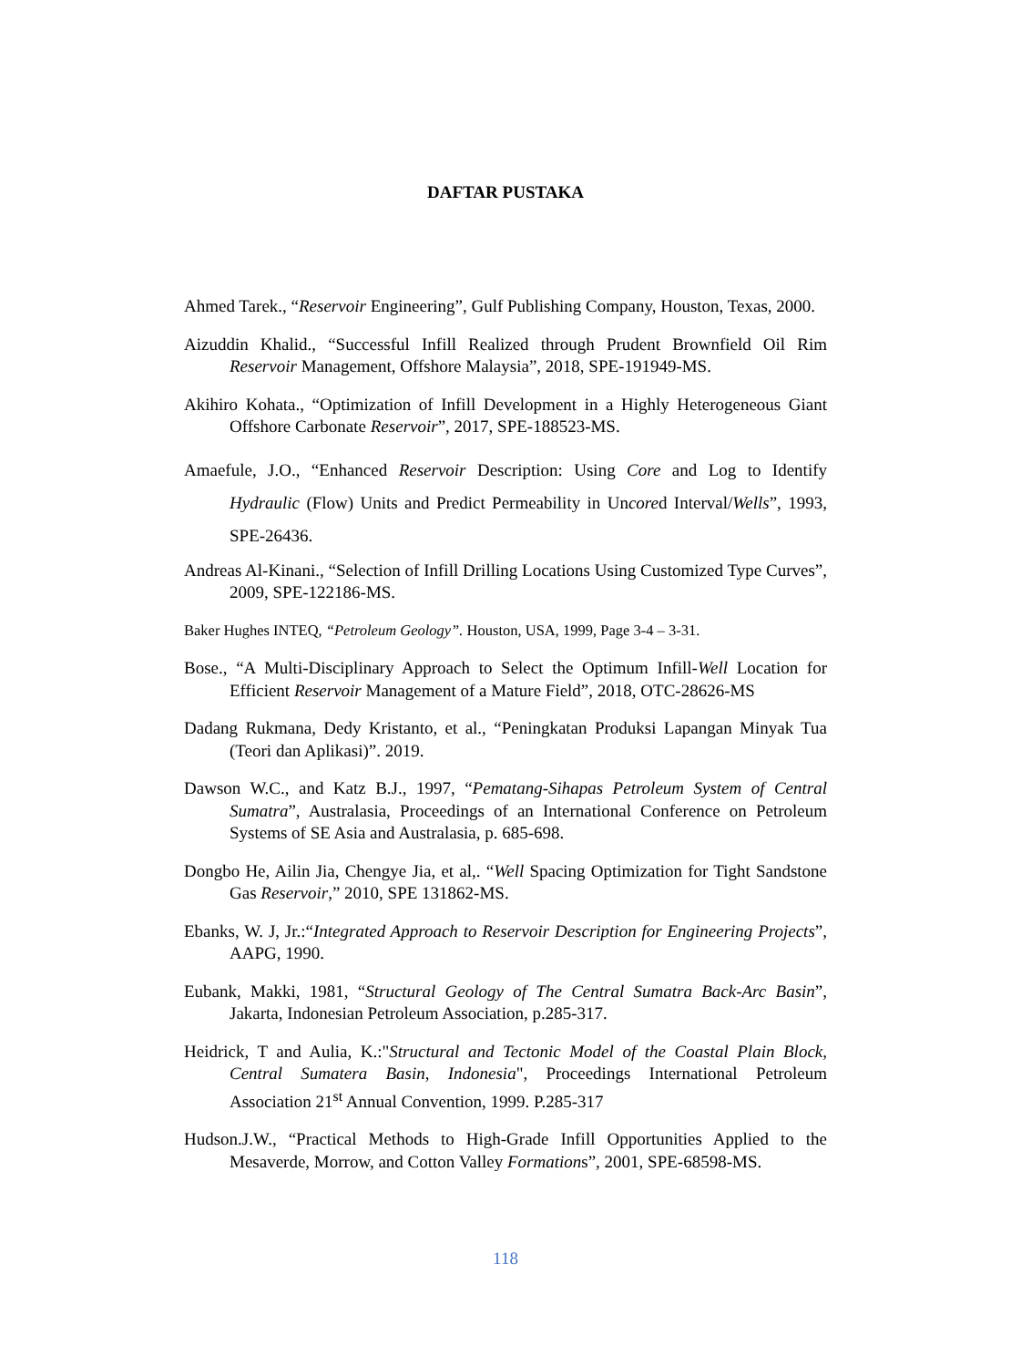DAFTAR PUSTAKA
Ahmed Tarek., “Reservoir Engineering”, Gulf Publishing Company, Houston, Texas, 2000.
Aizuddin Khalid., “Successful Infill Realized through Prudent Brownfield Oil Rim Reservoir Management, Offshore Malaysia”, 2018, SPE-191949-MS.
Akihiro Kohata., “Optimization of Infill Development in a Highly Heterogeneous Giant Offshore Carbonate Reservoir”, 2017, SPE-188523-MS.
Amaefule, J.O., “Enhanced Reservoir Description: Using Core and Log to Identify Hydraulic (Flow) Units and Predict Permeability in Uncored Interval/Wells”, 1993, SPE-26436.
Andreas Al-Kinani., “Selection of Infill Drilling Locations Using Customized Type Curves”, 2009, SPE-122186-MS.
Baker Hughes INTEQ, “Petroleum Geology”. Houston, USA, 1999, Page 3-4 – 3-31.
Bose., “A Multi-Disciplinary Approach to Select the Optimum Infill-Well Location for Efficient Reservoir Management of a Mature Field”, 2018, OTC-28626-MS
Dadang Rukmana, Dedy Kristanto, et al., “Peningkatan Produksi Lapangan Minyak Tua (Teori dan Aplikasi)”. 2019.
Dawson W.C., and Katz B.J., 1997, “Pematang-Sihapas Petroleum System of Central Sumatra”, Australasia, Proceedings of an International Conference on Petroleum Systems of SE Asia and Australasia, p. 685-698.
Dongbo He, Ailin Jia, Chengye Jia, et al,. “Well Spacing Optimization for Tight Sandstone Gas Reservoir,” 2010, SPE 131862-MS.
Ebanks, W. J, Jr.:“Integrated Approach to Reservoir Description for Engineering Projects”, AAPG, 1990.
Eubank, Makki, 1981, “Structural Geology of The Central Sumatra Back-Arc Basin”, Jakarta, Indonesian Petroleum Association, p.285-317.
Heidrick, T and Aulia, K.:"Structural and Tectonic Model of the Coastal Plain Block, Central Sumatera Basin, Indonesia", Proceedings International Petroleum Association 21<sup>st</sup> Annual Convention, 1999. P.285-317
Hudson.J.W., “Practical Methods to High-Grade Infill Opportunities Applied to the Mesaverde, Morrow, and Cotton Valley Formations”, 2001, SPE-68598-MS.
118